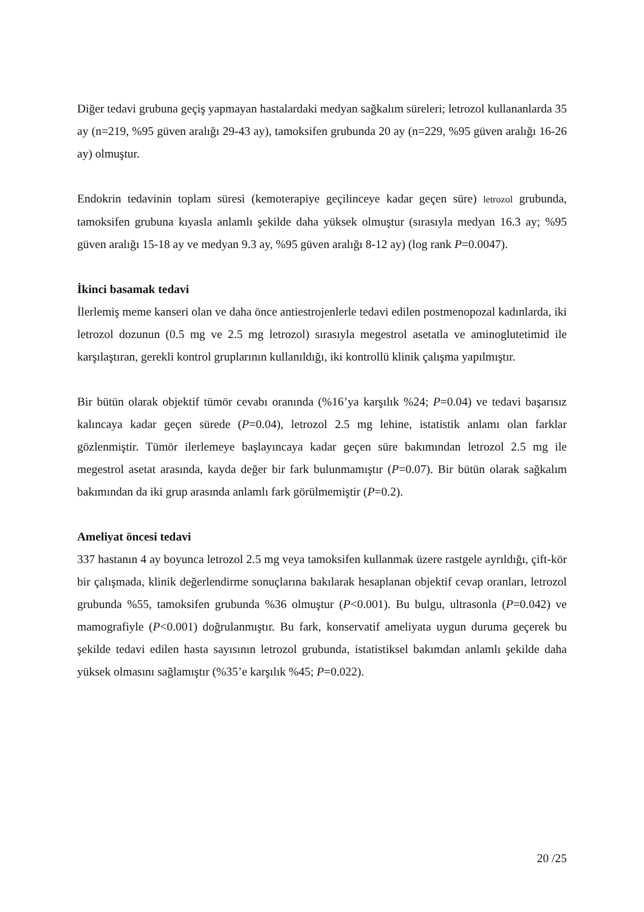Diğer tedavi grubuna geçiş yapmayan hastalardaki medyan sağkalım süreleri; letrozol kullananlarda 35 ay (n=219, %95 güven aralığı 29-43 ay), tamoksifen grubunda 20 ay (n=229, %95 güven aralığı 16-26 ay) olmuştur.
Endokrin tedavinin toplam süresi (kemoterapiye geçilinceye kadar geçen süre) letrozol grubunda, tamoksifen grubuna kıyasla anlamlı şekilde daha yüksek olmuştur (sırasıyla medyan 16.3 ay; %95 güven aralığı 15-18 ay ve medyan 9.3 ay, %95 güven aralığı 8-12 ay) (log rank P=0.0047).
İkinci basamak tedavi
İlerlemiş meme kanseri olan ve daha önce antiestrojenlerle tedavi edilen postmenopozal kadınlarda, iki letrozol dozunun (0.5 mg ve 2.5 mg letrozol) sırasıyla megestrol asetatla ve aminoglutetimid ile karşılaştıran, gerekli kontrol gruplarının kullanıldığı, iki kontrollü klinik çalışma yapılmıştır.
Bir bütün olarak objektif tümör cevabı oranında (%16’ya karşılık %24; P=0.04) ve tedavi başarısız kalıncaya kadar geçen sürede (P=0.04), letrozol 2.5 mg lehine, istatistik anlamı olan farklar gözlenmiştir. Tümör ilerlemeye başlayıncaya kadar geçen süre bakımından letrozol 2.5 mg ile megestrol asetat arasında, kayda değer bir fark bulunmamıştır (P=0.07). Bir bütün olarak sağkalım bakımından da iki grup arasında anlamlı fark görülmemiştir (P=0.2).
Ameliyat öncesi tedavi
337 hastanın 4 ay boyunca letrozol 2.5 mg veya tamoksifen kullanmak üzere rastgele ayrıldığı, çift-kör bir çalışmada, klinik değerlendirme sonuçlarına bakılarak hesaplanan objektif cevap oranları, letrozol grubunda %55, tamoksifen grubunda %36 olmuştur (P<0.001). Bu bulgu, ultrasonla (P=0.042) ve mamografiyle (P<0.001) doğrulanmıştır. Bu fark, konservatif ameliyata uygun duruma geçerek bu şekilde tedavi edilen hasta sayısının letrozol grubunda, istatistiksel bakımdan anlamlı şekilde daha yüksek olmasını sağlamıştır (%35’e karşılık %45; P=0.022).
20 /25